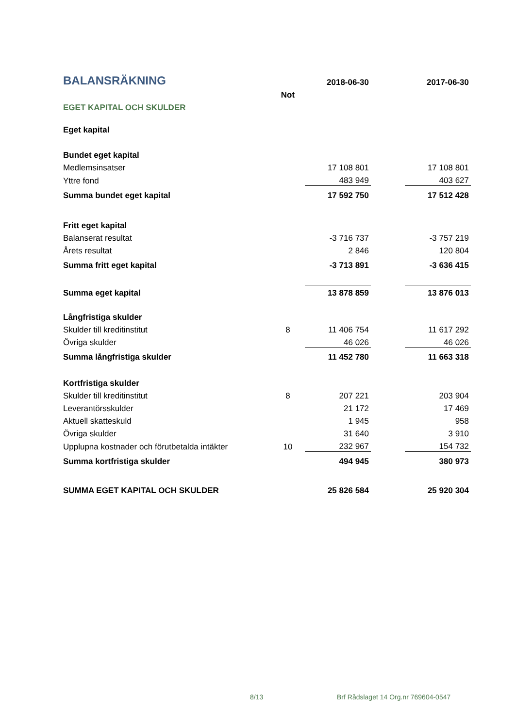| BALANSRÄKNING | | 2018-06-30 | | 2017-06-30 |
| | Not | | | |
| EGET KAPITAL OCH SKULDER | | | | |
| Eget kapital | | | | |
| Bundet eget kapital | | | | |
| Medlemsinsatser | | 17 108 801 | | 17 108 801 |
| Yttre fond | | 483 949 | | 403 627 |
| Summa bundet eget kapital | | 17 592 750 | | 17 512 428 |
| Fritt eget kapital | | | | |
| Balanserat resultat | | -3 716 737 | | -3 757 219 |
| Årets resultat | | 2 846 | | 120 804 |
| Summa fritt eget kapital | | -3 713 891 | | -3 636 415 |
| Summa eget kapital | | 13 878 859 | | 13 876 013 |
| Långfristiga skulder | | | | |
| Skulder till kreditinstitut | 8 | 11 406 754 | | 11 617 292 |
| Övriga skulder | | 46 026 | | 46 026 |
| Summa långfristiga skulder | | 11 452 780 | | 11 663 318 |
| Kortfristiga skulder | | | | |
| Skulder till kreditinstitut | 8 | 207 221 | | 203 904 |
| Leverantörsskulder | | 21 172 | | 17 469 |
| Aktuell skatteskuld | | 1 945 | | 958 |
| Övriga skulder | | 31 640 | | 3 910 |
| Upplupna kostnader och förutbetalda intäkter | 10 | 232 967 | | 154 732 |
| Summa kortfristiga skulder | | 494 945 | | 380 973 |
| SUMMA EGET KAPITAL OCH SKULDER | | 25 826 584 | | 25 920 304 |
8/13
Brf Rådslaget 14 Org.nr 769604-0547